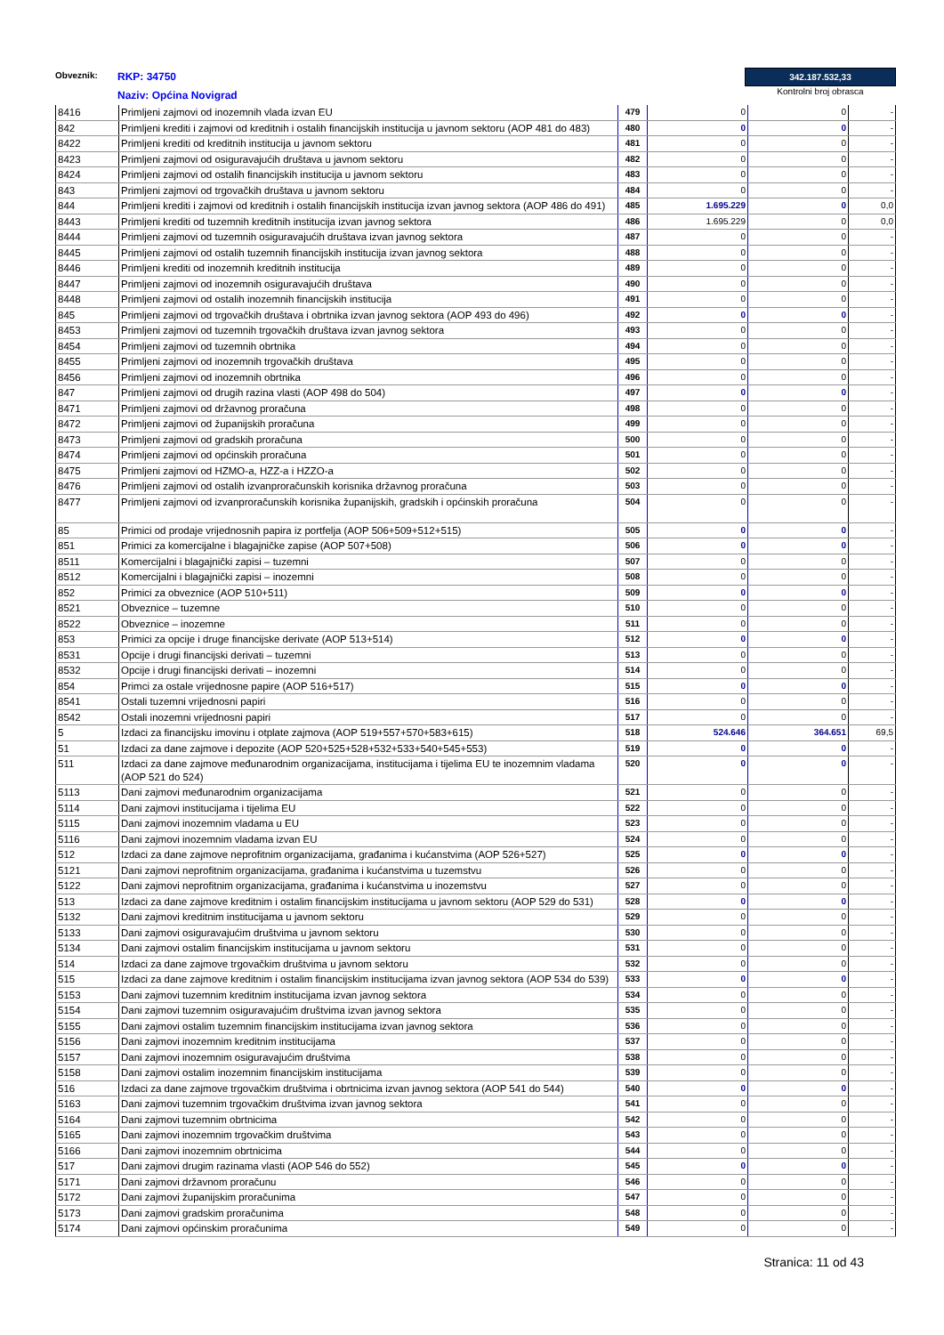Obveznik: RKP: 34750
Naziv: Općina Novigrad
342.187.532,33
Kontrolni broj obrasca
| 8416 | Primljeni zajmovi od inozemnih vlada izvan EU | 479 | 0 | 0 | - |
| 842 | Primljeni krediti i zajmovi od kreditnih i ostalih financijskih institucija u javnom sektoru (AOP 481 do 483) | 480 | 0 | 0 | - |
| 8422 | Primljeni krediti od kreditnih institucija u javnom sektoru | 481 | 0 | 0 | - |
| 8423 | Primljeni zajmovi od osiguravajućih društava u javnom sektoru | 482 | 0 | 0 | - |
| 8424 | Primljeni zajmovi od ostalih financijskih institucija u javnom sektoru | 483 | 0 | 0 | - |
| 843 | Primljeni zajmovi od trgovačkih društava u javnom sektoru | 484 | 0 | 0 | - |
| 844 | Primljeni krediti i zajmovi od kreditnih i ostalih financijskih institucija izvan javnog sektora (AOP 486 do 491) | 485 | 1.695.229 | 0 | 0,0 |
| 8443 | Primljeni krediti od tuzemnih kreditnih institucija izvan javnog sektora | 486 | 1.695.229 | 0 | 0,0 |
| 8444 | Primljeni zajmovi od tuzemnih osiguravajućih društava izvan javnog sektora | 487 | 0 | 0 | - |
| 8445 | Primljeni zajmovi od ostalih tuzemnih financijskih institucija izvan javnog sektora | 488 | 0 | 0 | - |
| 8446 | Primljeni krediti od inozemnih kreditnih institucija | 489 | 0 | 0 | - |
| 8447 | Primljeni zajmovi od inozemnih osiguravajućih društava | 490 | 0 | 0 | - |
| 8448 | Primljeni zajmovi od ostalih inozemnih financijskih institucija | 491 | 0 | 0 | - |
| 845 | Primljeni zajmovi od trgovačkih društava i obrtnika izvan javnog sektora (AOP 493 do 496) | 492 | 0 | 0 | - |
| 8453 | Primljeni zajmovi od tuzemnih trgovačkih društava izvan javnog sektora | 493 | 0 | 0 | - |
| 8454 | Primljeni zajmovi od tuzemnih obrtnika | 494 | 0 | 0 | - |
| 8455 | Primljeni zajmovi od inozemnih trgovačkih društava | 495 | 0 | 0 | - |
| 8456 | Primljeni zajmovi od inozemnih obrtnika | 496 | 0 | 0 | - |
| 847 | Primljeni zajmovi od drugih razina vlasti (AOP 498 do 504) | 497 | 0 | 0 | - |
| 8471 | Primljeni zajmovi od državnog proračuna | 498 | 0 | 0 | - |
| 8472 | Primljeni zajmovi od županijskih proračuna | 499 | 0 | 0 | - |
| 8473 | Primljeni zajmovi od gradskih proračuna | 500 | 0 | 0 | - |
| 8474 | Primljeni zajmovi od općinskih proračuna | 501 | 0 | 0 | - |
| 8475 | Primljeni zajmovi od HZMO-a, HZZ-a i HZZO-a | 502 | 0 | 0 | - |
| 8476 | Primljeni zajmovi od ostalih izvanproračunskih korisnika državnog proračuna | 503 | 0 | 0 | - |
| 8477 | Primljeni zajmovi od izvanproračunskih korisnika županijskih, gradskih i općinskih proračuna | 504 | 0 | 0 | - |
| 85 | Primici od prodaje vrijednosnih papira iz portfelja (AOP 506+509+512+515) | 505 | 0 | 0 | - |
| 851 | Primici za komercijalne i blagajničke zapise (AOP 507+508) | 506 | 0 | 0 | - |
| 8511 | Komercijalni i blagajnički zapisi – tuzemni | 507 | 0 | 0 | - |
| 8512 | Komercijalni i blagajnički zapisi – inozemni | 508 | 0 | 0 | - |
| 852 | Primici za obveznice (AOP 510+511) | 509 | 0 | 0 | - |
| 8521 | Obveznice – tuzemne | 510 | 0 | 0 | - |
| 8522 | Obveznice – inozemne | 511 | 0 | 0 | - |
| 853 | Primici za opcije i druge financijske derivate (AOP 513+514) | 512 | 0 | 0 | - |
| 8531 | Opcije i drugi financijski derivati – tuzemni | 513 | 0 | 0 | - |
| 8532 | Opcije i drugi financijski derivati – inozemni | 514 | 0 | 0 | - |
| 854 | Primci za ostale vrijednosne papire (AOP 516+517) | 515 | 0 | 0 | - |
| 8541 | Ostali tuzemni vrijednosni papiri | 516 | 0 | 0 | - |
| 8542 | Ostali inozemni vrijednosni papiri | 517 | 0 | 0 | - |
| 5 | Izdaci za financijsku imovinu i otplate zajmova (AOP 519+557+570+583+615) | 518 | 524.646 | 364.651 | 69,5 |
| 51 | Izdaci za dane zajmove i depozite (AOP 520+525+528+532+533+540+545+553) | 519 | 0 | 0 | - |
| 511 | Izdaci za dane zajmove međunarodnim organizacijama, institucijama i tijelima EU te inozemnim vladama (AOP 521 do 524) | 520 | 0 | 0 | - |
| 5113 | Dani zajmovi međunarodnim organizacijama | 521 | 0 | 0 | - |
| 5114 | Dani zajmovi institucijama i tijelima EU | 522 | 0 | 0 | - |
| 5115 | Dani zajmovi inozemnim vladama u EU | 523 | 0 | 0 | - |
| 5116 | Dani zajmovi inozemnim vladama izvan EU | 524 | 0 | 0 | - |
| 512 | Izdaci za dane zajmove neprofitnim organizacijama, građanima i kućanstvima (AOP 526+527) | 525 | 0 | 0 | - |
| 5121 | Dani zajmovi neprofitnim organizacijama, građanima i kućanstvima u tuzemstvu | 526 | 0 | 0 | - |
| 5122 | Dani zajmovi neprofitnim organizacijama, građanima i kućanstvima u inozemstvu | 527 | 0 | 0 | - |
| 513 | Izdaci za dane zajmove kreditnim i ostalim financijskim institucijama u javnom sektoru (AOP 529 do 531) | 528 | 0 | 0 | - |
| 5132 | Dani zajmovi kreditnim institucijama u javnom sektoru | 529 | 0 | 0 | - |
| 5133 | Dani zajmovi osiguravajućim društvima u javnom sektoru | 530 | 0 | 0 | - |
| 5134 | Dani zajmovi ostalim financijskim institucijama u javnom sektoru | 531 | 0 | 0 | - |
| 514 | Izdaci za dane zajmove trgovačkim društvima u javnom sektoru | 532 | 0 | 0 | - |
| 515 | Izdaci za dane zajmove kreditnim i ostalim financijskim institucijama izvan javnog sektora (AOP 534 do 539) | 533 | 0 | 0 | - |
| 5153 | Dani zajmovi tuzemnim kreditnim institucijama izvan javnog sektora | 534 | 0 | 0 | - |
| 5154 | Dani zajmovi tuzemnim osiguravajućim društvima izvan javnog sektora | 535 | 0 | 0 | - |
| 5155 | Dani zajmovi ostalim tuzemnim financijskim institucijama izvan javnog sektora | 536 | 0 | 0 | - |
| 5156 | Dani zajmovi inozemnim kreditnim institucijama | 537 | 0 | 0 | - |
| 5157 | Dani zajmovi inozemnim osiguravajućim društvima | 538 | 0 | 0 | - |
| 5158 | Dani zajmovi ostalim inozemnim financijskim institucijama | 539 | 0 | 0 | - |
| 516 | Izdaci za dane zajmove trgovačkim društvima i obrtnicima izvan javnog sektora (AOP 541 do 544) | 540 | 0 | 0 | - |
| 5163 | Dani zajmovi tuzemnim trgovačkim društvima izvan javnog sektora | 541 | 0 | 0 | - |
| 5164 | Dani zajmovi tuzemnim obrtnicima | 542 | 0 | 0 | - |
| 5165 | Dani zajmovi inozemnim trgovačkim društvima | 543 | 0 | 0 | - |
| 5166 | Dani zajmovi inozemnim obrtnicima | 544 | 0 | 0 | - |
| 517 | Dani zajmovi drugim razinama vlasti (AOP 546 do 552) | 545 | 0 | 0 | - |
| 5171 | Dani zajmovi državnom proračunu | 546 | 0 | 0 | - |
| 5172 | Dani zajmovi županijskim proračunima | 547 | 0 | 0 | - |
| 5173 | Dani zajmovi gradskim proračunima | 548 | 0 | 0 | - |
| 5174 | Dani zajmovi općinskim proračunima | 549 | 0 | 0 | - |
Stranica: 11 od 43